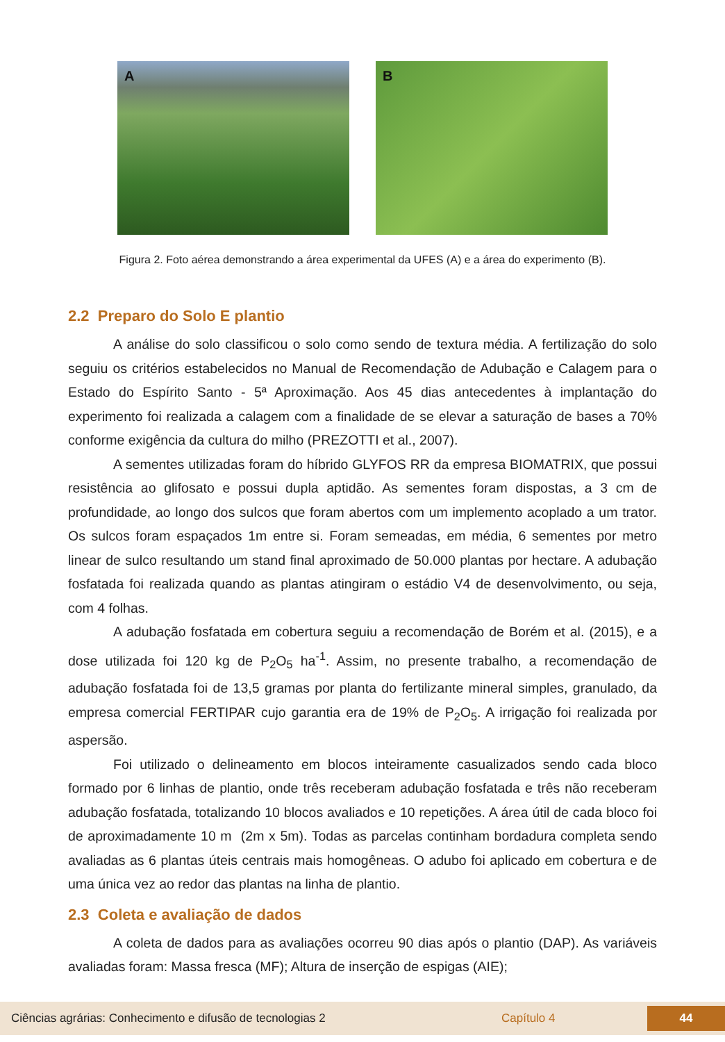A
B
Figura 2. Foto aérea demonstrando a área experimental da UFES (A) e a área do experimento (B).
2.2 Preparo do Solo E plantio
A análise do solo classificou o solo como sendo de textura média. A fertilização do solo seguiu os critérios estabelecidos no Manual de Recomendação de Adubação e Calagem para o Estado do Espírito Santo - 5ª Aproximação. Aos 45 dias antecedentes à implantação do experimento foi realizada a calagem com a finalidade de se elevar a saturação de bases a 70% conforme exigência da cultura do milho (PREZOTTI et al., 2007).
A sementes utilizadas foram do híbrido GLYFOS RR da empresa BIOMATRIX, que possui resistência ao glifosato e possui dupla aptidão. As sementes foram dispostas, a 3 cm de profundidade, ao longo dos sulcos que foram abertos com um implemento acoplado a um trator. Os sulcos foram espaçados 1m entre si. Foram semeadas, em média, 6 sementes por metro linear de sulco resultando um stand final aproximado de 50.000 plantas por hectare. A adubação fosfatada foi realizada quando as plantas atingiram o estádio V4 de desenvolvimento, ou seja, com 4 folhas.
A adubação fosfatada em cobertura seguiu a recomendação de Borém et al. (2015), e a dose utilizada foi 120 kg de P<sub>2</sub>O<sub>5</sub> ha<sup>-1</sup>. Assim, no presente trabalho, a recomendação de adubação fosfatada foi de 13,5 gramas por planta do fertilizante mineral simples, granulado, da empresa comercial FERTIPAR cujo garantia era de 19% de P<sub>2</sub>O<sub>5</sub>. A irrigação foi realizada por aspersão.
Foi utilizado o delineamento em blocos inteiramente casualizados sendo cada bloco formado por 6 linhas de plantio, onde três receberam adubação fosfatada e três não receberam adubação fosfatada, totalizando 10 blocos avaliados e 10 repetições. A área útil de cada bloco foi de aproximadamente 10 m (2m x 5m). Todas as parcelas continham bordadura completa sendo avaliadas as 6 plantas úteis centrais mais homogêneas. O adubo foi aplicado em cobertura e de uma única vez ao redor das plantas na linha de plantio.
2.3 Coleta e avaliação de dados
A coleta de dados para as avaliações ocorreu 90 dias após o plantio (DAP). As variáveis avaliadas foram: Massa fresca (MF); Altura de inserção de espigas (AIE);
Ciências agrárias: Conhecimento e difusão de tecnologias 2 Capítulo 4
44